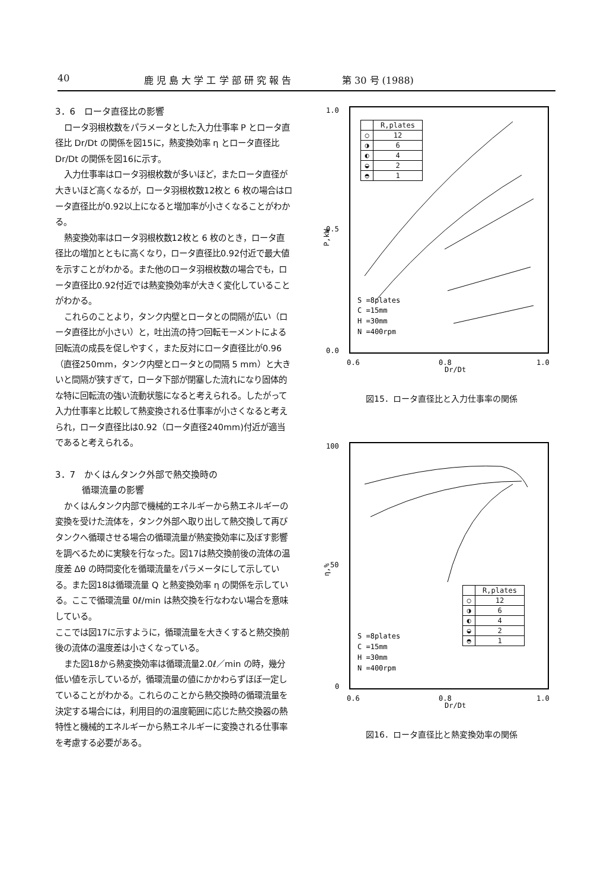40 鹿 児 島 大 学 工 学 部 研 究 報 告 第 30 号 (1988)
3．6　ロータ直径比の影響
ロータ羽根枚数をパラメータとした入力仕事率 P とロータ直径比 Dr/Dt の関係を図15に，熱変換効率 η とロータ直径比 Dr/Dt の関係を図16に示す。
入力仕事率はロータ羽根枚数が多いほど，またロータ直径が大きいほど高くなるが，ロータ羽根枚数12枚と 6 枚の場合はロータ直径比が0.92以上になると増加率が小さくなることがわかる。
熱変換効率はロータ羽根枚数12枚と 6 枚のとき，ロータ直径比の増加とともに高くなり，ロータ直径比0.92付近で最大値を示すことがわかる。また他のロータ羽根枚数の場合でも，ロータ直径比0.92付近では熱変換効率が大きく変化していることがわかる。
これらのことより，タンク内壁とロータとの間隔が広い（ロータ直径比が小さい）と，吐出流の持つ回転モーメントによる回転流の成長を促しやすく，また反対にロータ直径比が0.96（直径250mm，タンク内壁とロータとの間隔 5 mm）と大きいと間隔が狭すぎて，ロータ下部が閉塞した流れになり固体的な特に回転流の強い流動状態になると考えられる。したがって入力仕事率と比較して熱変換される仕事率が小さくなると考えられ，ロータ直径比は0.92（ロータ直径240mm)付近が適当であると考えられる。
3．7　かくはんタンク外部で熱交換時の
　　　循環流量の影響
かくはんタンク内部で機械的エネルギーから熱エネルギーの変換を受けた流体を，タンク外部へ取り出して熱交換して再びタンクへ循環させる場合の循環流量が熱変換効率に及ぼす影響を調べるために実験を行なった。図17は熱交換前後の流体の温度差 Δθ の時間変化を循環流量をパラメータにして示している。また図18は循環流量 Q と熱変換効率 η の関係を示している。ここで循環流量 0ℓ/min は熱交換を行なわない場合を意味している。
ここでは図17に示すように，循環流量を大きくすると熱交換前後の流体の温度差は小さくなっている。
また図18から熱変換効率は循環流量2.0ℓ／min の時，幾分低い値を示しているが，循環流量の値にかかわらずほぼ一定していることがわかる。これらのことから熱交換時の循環流量を決定する場合には，利用目的の温度範囲に応じた熱交換器の熱特性と機械的エネルギーから熱エネルギーに変換される仕事率を考慮する必要がある。
1.0
0.5
0.0
P,kW
0.6
0.8
Dr/Dt
1.0
S =8plates
C =15mm
H =30mm
N =400rpm
| | R,plates |
| --- | --- |
| ○ | 12 |
| ◑ | 6 |
| ◐ | 4 |
| ◒ | 2 |
| ◓ | 1 |
図15．ロータ直径比と入力仕事率の関係
100
50
0
η,%
0.6
0.8
Dr/Dt
1.0
S =8plates
C =15mm
H =30mm
N =400rpm
| | R,plates |
| --- | --- |
| ○ | 12 |
| ◑ | 6 |
| ◐ | 4 |
| ◒ | 2 |
| ◓ | 1 |
図16．ロータ直径比と熱変換効率の関係